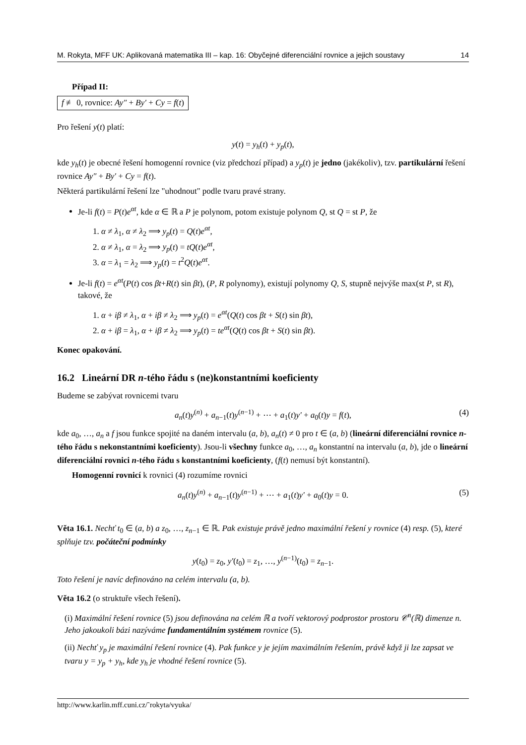M. Rokyta, MFF UK: Aplikovaná matematika III – kap. 16: Obyčejné diferenciální rovnice a jejich soustavy 14
Případ II:
f ≢ 0, rovnice: Ay″ + By′ + Cy = f(t)
Pro řešení y(t) platí:
y(t) = y<sub>h</sub>(t) + y<sub>p</sub>(t),
kde y<sub>h</sub>(t) je obecné řešení homogenní rovnice (viz předchozí případ) a y<sub>p</sub>(t) je jedno (jakékoliv), tzv. partikulární řešení rovnice Ay″ + By′ + Cy = f(t).
Některá partikulární řešení lze "uhodnout" podle tvaru pravé strany.
Je-li f(t) = P(t)e<sup>αt</sup>, kde α ∈ ℝ a P je polynom, potom existuje polynom Q, st Q = st P, že
1. α ≠ λ<sub>1</sub>, α ≠ λ<sub>2</sub> ⟹ y<sub>p</sub>(t) = Q(t)e<sup>αt</sup>,
2. α ≠ λ<sub>1</sub>, α = λ<sub>2</sub> ⟹ y<sub>p</sub>(t) = tQ(t)e<sup>αt</sup>,
3. α = λ<sub>1</sub> = λ<sub>2</sub> ⟹ y<sub>p</sub>(t) = t<sup>2</sup>Q(t)e<sup>αt</sup>.
Je-li f(t) = e<sup>αt</sup>(P(t) cos βt+R(t) sin βt), (P, R polynomy), existují polynomy Q, S, stupně nejvýše max(st P, st R), takové, že
1. α + iβ ≠ λ<sub>1</sub>, α + iβ ≠ λ<sub>2</sub> ⟹ y<sub>p</sub>(t) = e<sup>αt</sup>(Q(t) cos βt + S(t) sin βt),
2. α + iβ = λ<sub>1</sub>, α + iβ ≠ λ<sub>2</sub> ⟹ y<sub>p</sub>(t) = te<sup>αt</sup>(Q(t) cos βt + S(t) sin βt).
Konec opakování.
16.2 Lineární DR n-tého řádu s (ne)konstantními koeficienty
Budeme se zabývat rovnicemi tvaru
a<sub>n</sub>(t)y<sup>(n)</sup> + a<sub>n−1</sub>(t)y<sup>(n−1)</sup> + ⋯ + a<sub>1</sub>(t)y′ + a<sub>0</sub>(t)y = f(t), (4)
kde a<sub>0</sub>, …, a<sub>n</sub> a f jsou funkce spojité na daném intervalu (a, b), a<sub>n</sub>(t) ≠ 0 pro t ∈ (a, b) (lineární diferenciální rovnice n-tého řádu s nekonstantními koeficienty). Jsou-li všechny funkce a<sub>0</sub>, …, a<sub>n</sub> konstantní na intervalu (a, b), jde o lineární diferenciální rovnici n-tého řádu s konstantními koeficienty, (f(t) nemusí být konstantní).
Homogenní rovnicí k rovnici (4) rozumíme rovnici
a<sub>n</sub>(t)y<sup>(n)</sup> + a<sub>n−1</sub>(t)y<sup>(n−1)</sup> + ⋯ + a<sub>1</sub>(t)y′ + a<sub>0</sub>(t)y = 0. (5)
Věta 16.1. Nechť t<sub>0</sub> ∈ (a, b) a z<sub>0</sub>, …, z<sub>n−1</sub> ∈ ℝ. Pak existuje právě jedno maximální řešení y rovnice (4) resp. (5), které splňuje tzv. počáteční podmínky
y(t<sub>0</sub>) = z<sub>0</sub>, y′(t<sub>0</sub>) = z<sub>1</sub>, …, y<sup>(n−1)</sup>(t<sub>0</sub>) = z<sub>n−1</sub>.
Toto řešení je navíc definováno na celém intervalu (a, b).
Věta 16.2 (o struktuře všech řešení).
(i) Maximální řešení rovnice (5) jsou definována na celém ℝ a tvoří vektorový podprostor prostoru 𝒞<sup>n</sup>(ℝ) dimenze n. Jeho jakoukoli bázi nazýváme fundamentálním systémem rovnice (5).
(ii) Nechť y<sub>p</sub> je maximální řešení rovnice (4). Pak funkce y je jejím maximálním řešením, právě když ji lze zapsat ve tvaru y = y<sub>p</sub> + y<sub>h</sub>, kde y<sub>h</sub> je vhodné řešení rovnice (5).
http://www.karlin.mff.cuni.cz/˜rokyta/vyuka/